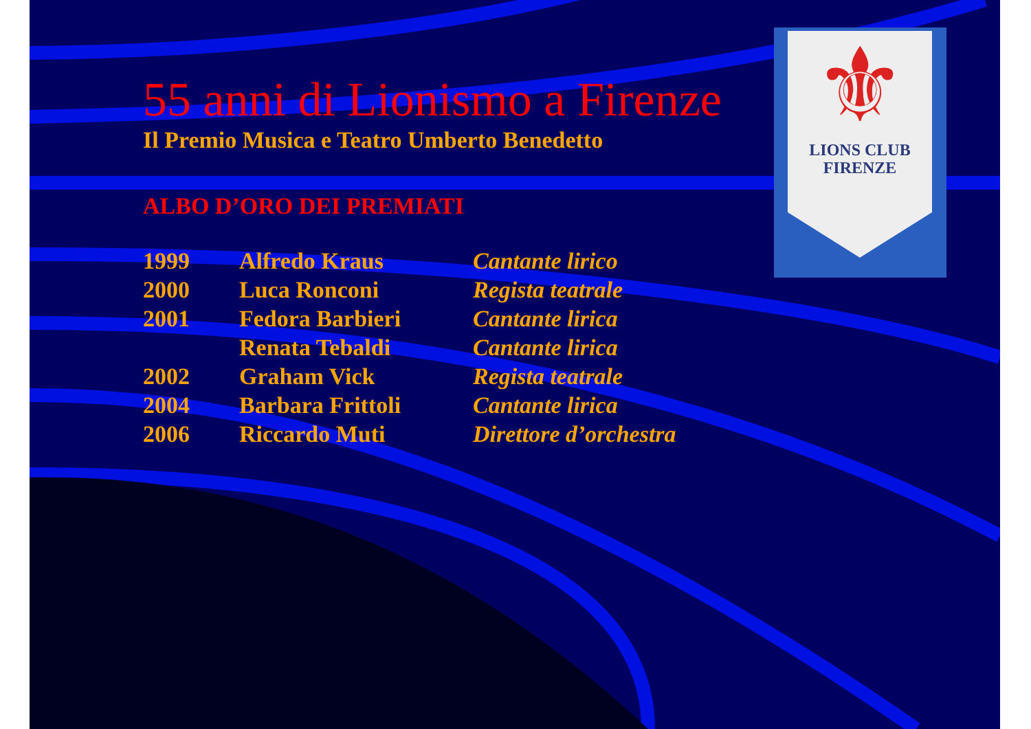⚜
LIONS CLUB
FIRENZE
55 anni di Lionismo a Firenze
Il Premio Musica e Teatro Umberto Benedetto
ALBO D’ORO DEI PREMIATI
| 1999 | Alfredo Kraus | Cantante lirico |
| 2000 | Luca Ronconi | Regista teatrale |
| 2001 | Fedora Barbieri | Cantante lirica |
| | Renata Tebaldi | Cantante lirica |
| 2002 | Graham Vick | Regista teatrale |
| 2004 | Barbara Frittoli | Cantante lirica |
| 2006 | Riccardo Muti | Direttore d’orchestra |